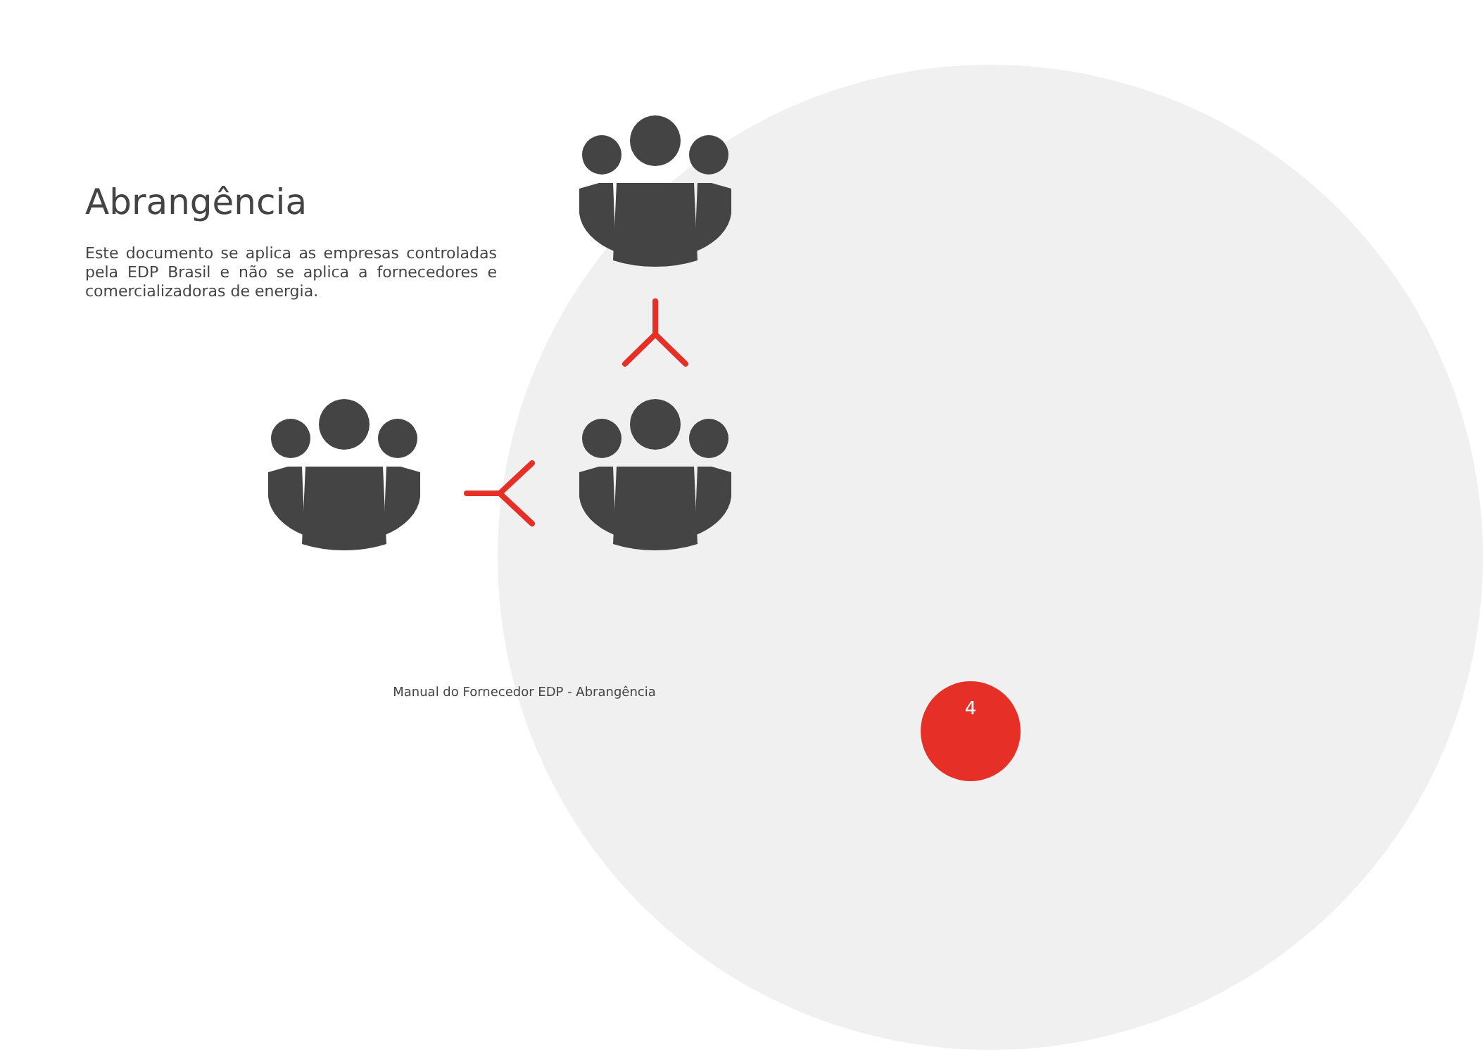Abrangência
Este documento se aplica as empresas controladas pela EDP Brasil e não se aplica a fornecedores e comercializadoras de energia.
Manual do Fornecedor EDP - Abrangência 4